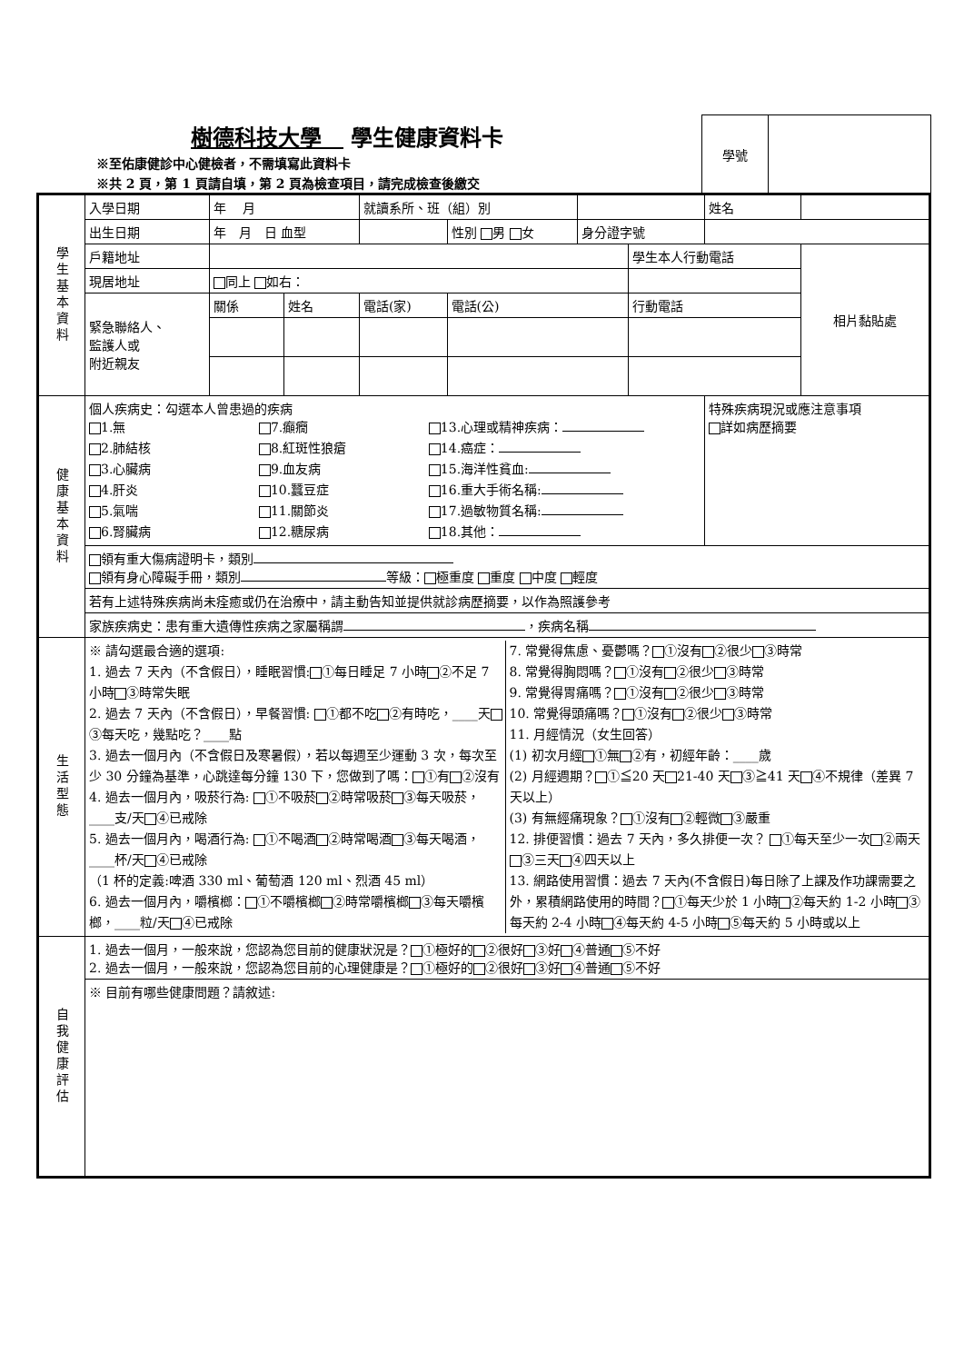樹德科技大學　 學生健康資料卡
※至佑康健診中心健檢者，不需填寫此資料卡
※共 2 頁，第 1 頁請自填，第 2 頁為檢查項目，請完成檢查後繳交
| 學號 | |
| 學生基本資料 | 入學日期 | 年 月 | | 就讀系所、班（組）別 | | | | 姓名 | |
| | 出生日期 | 年 月 日 血型 | | | 性別 男 女 | 身分證字號 | | | |
| | 戶籍地址 | | | | | | 學生本人行動電話 | | 相片黏貼處 |
| | 現居地址 | 同上 如右： | | | | | | | |
| | 緊急聯絡人、 監護人或 附近親友 | 關係 | 姓名 | 電話(家) | 電話(公) | | 行動電話 | | |
| 健康基本資料 | 個人疾病史：勾選本人曾患過的疾病 1.無 2.肺結核 3.心臟病 4.肝炎 5.氣喘 6.腎臟病 7.癲癇 8.紅斑性狼瘡 9.血友病 10.蠶豆症 11.關節炎 12.糖尿病 13.心理或精神疾病： 14.癌症： 15.海洋性貧血: 16.重大手術名稱: 17.過敏物質名稱: 18.其他： | | | | | | | 特殊疾病現況或應注意事項 詳如病歷摘要 | |
| | 領有重大傷病證明卡，類別 領有身心障礙手冊，類別 等級： 極重度 重度 中度 輕度 | | | | | | | | |
| | 若有上述特殊疾病尚未痊癒或仍在治療中，請主動告知並提供就診病歷摘要，以作為照護參考 | | | | | | | | |
| | 家族疾病史：患有重大遺傳性疾病之家屬稱謂 ，疾病名稱 | | | | | | | | |
| 生活型態 | ※ 請勾選最合適的選項: 1. 過去 7 天內（不含假日），睡眠習慣: ①每日睡足 7 小時 ②不足 7 小時 ③時常失眠 2. 過去 7 天內（不含假日），早餐習慣: ①都不吃 ②有時吃，____天 ③每天吃，幾點吃？____點 3. 過去一個月內（不含假日及寒暑假），若以每週至少運動 3 次，每次至少 30 分鐘為基準，心跳達每分鐘 130 下，您做到了嗎： ①有 ②沒有 4. 過去一個月內，吸菸行為: ①不吸菸 ②時常吸菸 ③每天吸菸，____支/天 ④已戒除 5. 過去一個月內，喝酒行為: ①不喝酒 ②時常喝酒 ③每天喝酒，____杯/天 ④已戒除 （1 杯的定義:啤酒 330 ml、葡萄酒 120 ml、烈酒 45 ml） 6. 過去一個月內，嚼檳榔： ①不嚼檳榔 ②時常嚼檳榔 ③每天嚼檳榔，____粒/天 ④已戒除 7. 常覺得焦慮、憂鬱嗎？ ①沒有 ②很少 ③時常 8. 常覺得胸悶嗎？ ①沒有 ②很少 ③時常 9. 常覺得胃痛嗎？ ①沒有 ②很少 ③時常 10. 常覺得頭痛嗎？ ①沒有 ②很少 ③時常 11. 月經情況（女生回答） (1) 初次月經 ①無 ②有，初經年齡：____歲 (2) 月經週期？ ①≦20 天 21-40 天 ③≧41 天 ④不規律（差異 7 天以上） (3) 有無經痛現象？ ①沒有 ②輕微 ③嚴重 12. 排便習慣：過去 7 天內，多久排便一次？ ①每天至少一次 ②兩天 ③三天 ④四天以上 13. 網路使用習慣：過去 7 天內(不含假日)每日除了上課及作功課需要之外，累積網路使用的時間？ ①每天少於 1 小時 ②每天約 1-2 小時 ③每天約 2-4 小時 ④每天約 4-5 小時 ⑤每天約 5 小時或以上 | | | | | | | | |
| 自我健康評估 | 1. 過去一個月，一般來說，您認為您目前的健康狀況是？ ①極好的 ②很好 ③好 ④普通 ⑤不好 2. 過去一個月，一般來說，您認為您目前的心理健康是？ ①極好的 ②很好 ③好 ④普通 ⑤不好 | | | | | | | | |
| | ※ 目前有哪些健康問題？請敘述: | | | | | | | | |